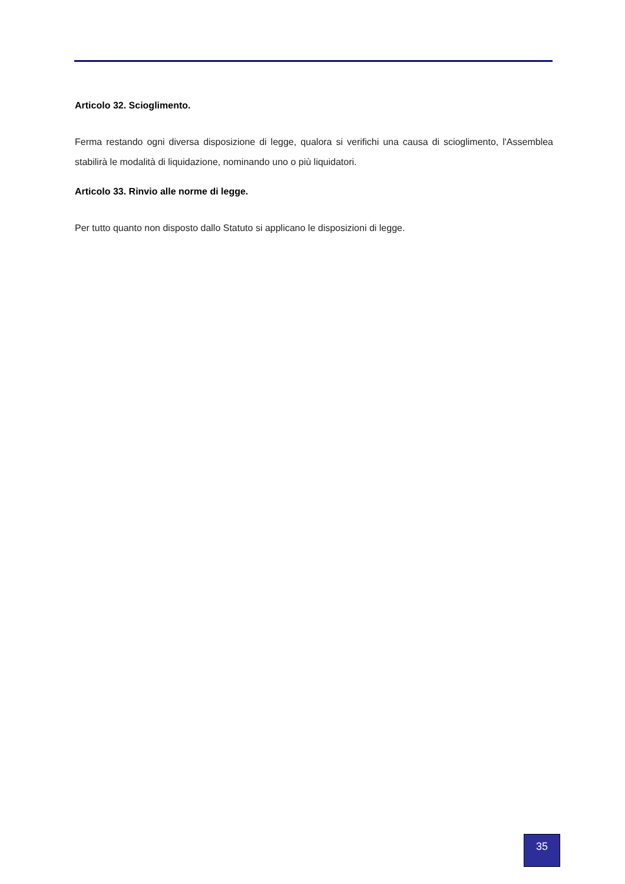Articolo 32. Scioglimento.
Ferma restando ogni diversa disposizione di legge, qualora si verifichi una causa di scioglimento, l'Assemblea stabilirà le modalità di liquidazione, nominando uno o più liquidatori.
Articolo 33. Rinvio alle norme di legge.
Per tutto quanto non disposto dallo Statuto si applicano le disposizioni di legge.
35